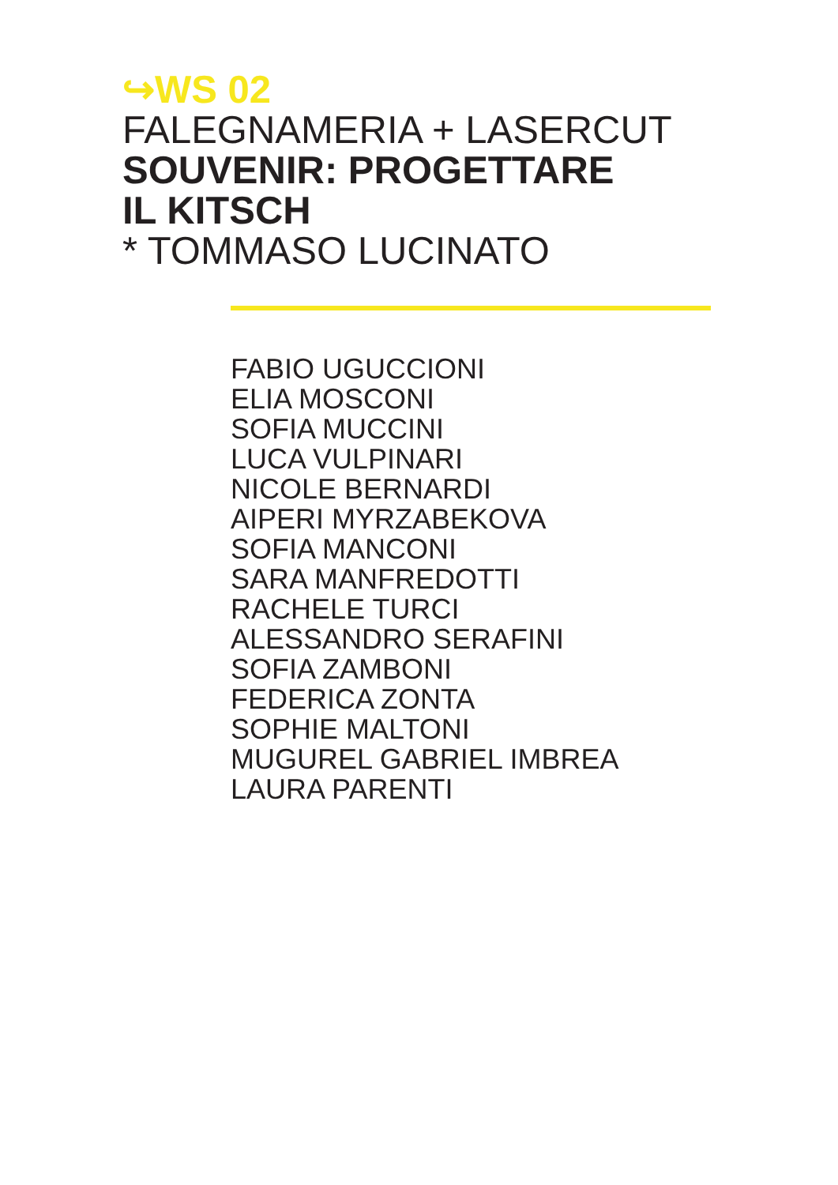↪WS 02
FALEGNAMERIA + LASERCUT
SOUVENIR: PROGETTARE
IL KITSCH
* TOMMASO LUCINATO
FABIO UGUCCIONI
ELIA MOSCONI
SOFIA MUCCINI
LUCA VULPINARI
NICOLE BERNARDI
AIPERI MYRZABEKOVA
SOFIA MANCONI
SARA MANFREDOTTI
RACHELE TURCI
ALESSANDRO SERAFINI
SOFIA ZAMBONI
FEDERICA ZONTA
SOPHIE MALTONI
MUGUREL GABRIEL IMBREA
LAURA PARENTI